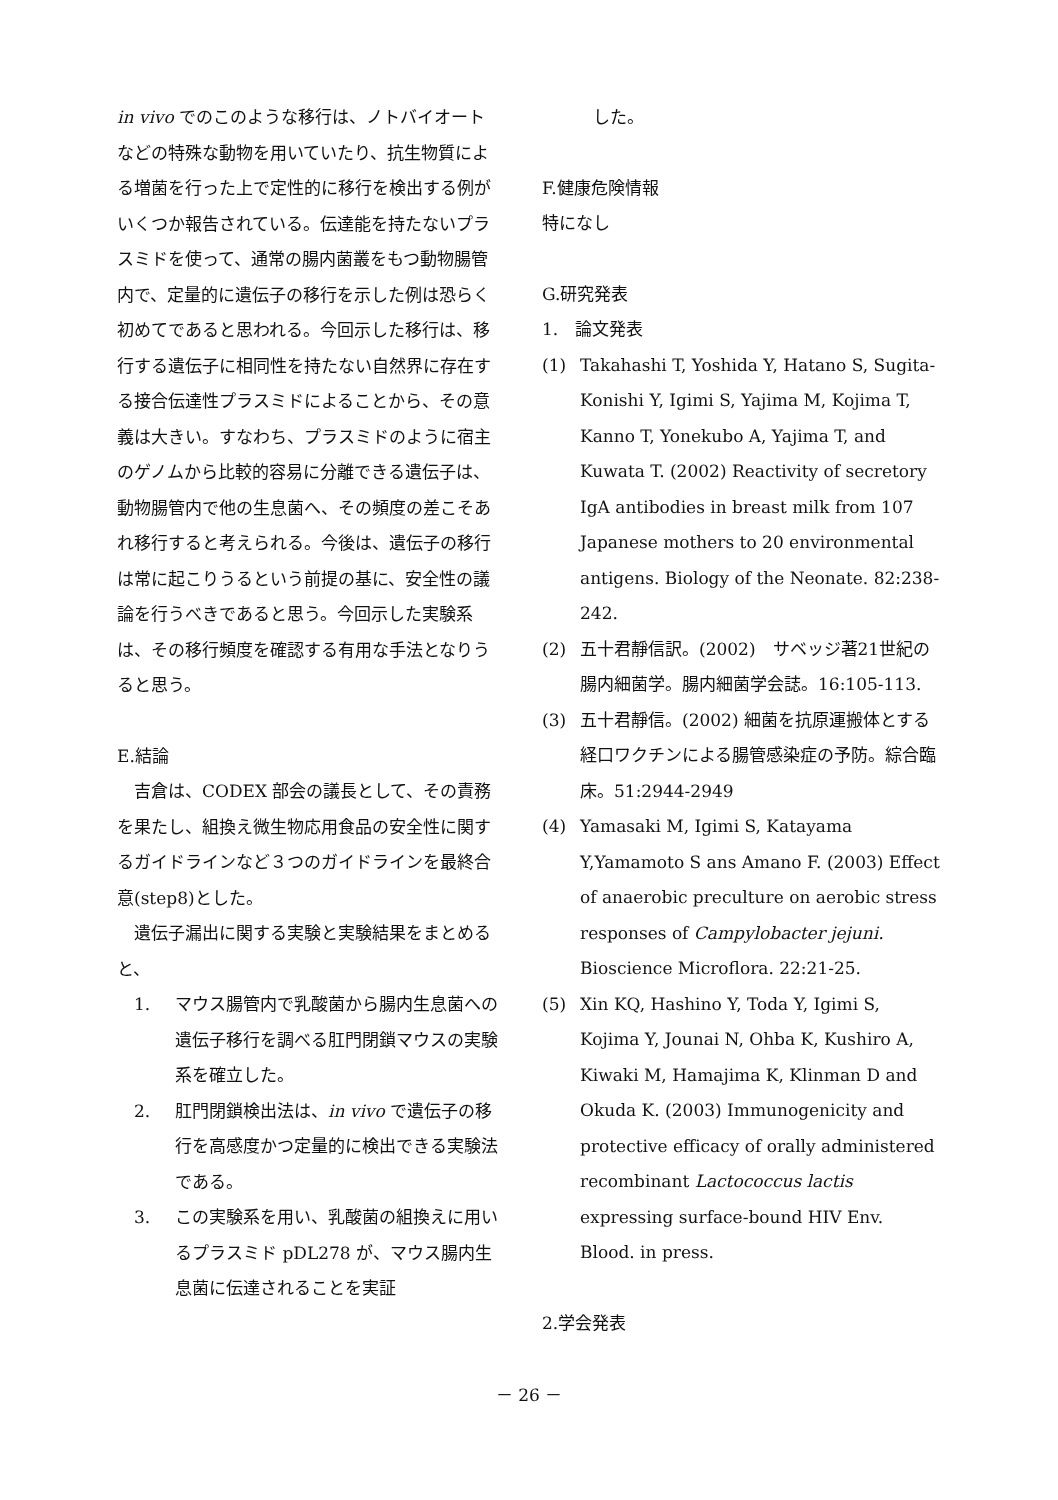in vivo でのこのような移行は、ノトバイオートなどの特殊な動物を用いていたり、抗生物質による増菌を行った上で定性的に移行を検出する例がいくつか報告されている。伝達能を持たないプラスミドを使って、通常の腸内菌叢をもつ動物腸管内で、定量的に遺伝子の移行を示した例は恐らく初めてであると思われる。今回示した移行は、移行する遺伝子に相同性を持たない自然界に存在する接合伝達性プラスミドによることから、その意義は大きい。すなわち、プラスミドのように宿主のゲノムから比較的容易に分離できる遺伝子は、動物腸管内で他の生息菌へ、その頻度の差こそあれ移行すると考えられる。今後は、遺伝子の移行は常に起こりうるという前提の基に、安全性の議論を行うべきであると思う。今回示した実験系は、その移行頻度を確認する有用な手法となりうると思う。
E.結論
　吉倉は、CODEX 部会の議長として、その責務を果たし、組換え微生物応用食品の安全性に関するガイドラインなど３つのガイドラインを最終合意(step8)とした。
　遺伝子漏出に関する実験と実験結果をまとめると、
　1. マウス腸管内で乳酸菌から腸内生息菌への遺伝子移行を調べる肛門閉鎖マウスの実験系を確立した。
　2. 肛門閉鎖検出法は、in vivo で遺伝子の移行を高感度かつ定量的に検出できる実験法である。
　3. この実験系を用い、乳酸菌の組換えに用いるプラスミド pDL278 が、マウス腸内生息菌に伝達されることを実証
　　　した。
F.健康危険情報
特になし
G.研究発表
1.　論文発表
(1) Takahashi T, Yoshida Y, Hatano S, Sugita-Konishi Y, Igimi S, Yajima M, Kojima T, Kanno T, Yonekubo A, Yajima T, and Kuwata T. (2002) Reactivity of secretory IgA antibodies in breast milk from 107 Japanese mothers to 20 environmental antigens. Biology of the Neonate. 82:238-242.
(2) 五十君靜信訳。(2002)　サベッジ著21世紀の腸内細菌学。腸内細菌学会誌。16:105-113.
(3) 五十君靜信。(2002) 細菌を抗原運搬体とする経口ワクチンによる腸管感染症の予防。綜合臨床。51:2944-2949
(4) Yamasaki M, Igimi S, Katayama Y,Yamamoto S ans Amano F. (2003) Effect of anaerobic preculture on aerobic stress responses of Campylobacter jejuni. Bioscience Microflora. 22:21-25.
(5) Xin KQ, Hashino Y, Toda Y, Igimi S, Kojima Y, Jounai N, Ohba K, Kushiro A, Kiwaki M, Hamajima K, Klinman D and Okuda K. (2003) Immunogenicity and protective efficacy of orally administered recombinant Lactococcus lactis expressing surface-bound HIV Env. Blood. in press.
2.学会発表
－ 26 －